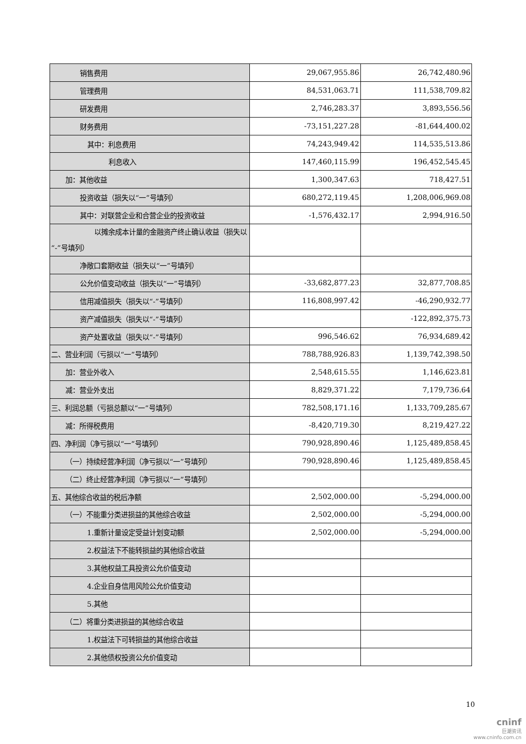| 销售费用 | 29,067,955.86 | 26,742,480.96 |
| 管理费用 | 84,531,063.71 | 111,538,709.82 |
| 研发费用 | 2,746,283.37 | 3,893,556.56 |
| 财务费用 | -73,151,227.28 | -81,644,400.02 |
| 其中：利息费用 | 74,243,949.42 | 114,535,513.86 |
| 利息收入 | 147,460,115.99 | 196,452,545.45 |
| 加：其他收益 | 1,300,347.63 | 718,427.51 |
| 投资收益（损失以“一”号填列） | 680,272,119.45 | 1,208,006,969.08 |
| 其中：对联营企业和合营企业的投资收益 | -1,576,432.17 | 2,994,916.50 |
| 以摊余成本计量的金融资产终止确认收益（损失以“-”号填列） | | |
| 净敞口套期收益（损失以“一”号填列） | | |
| 公允价值变动收益（损失以“一”号填列） | -33,682,877.23 | 32,877,708.85 |
| 信用减值损失（损失以“-”号填列） | 116,808,997.42 | -46,290,932.77 |
| 资产减值损失（损失以“-”号填列） | | -122,892,375.73 |
| 资产处置收益（损失以“-”号填列） | 996,546.62 | 76,934,689.42 |
| 二、营业利润（亏损以“一”号填列） | 788,788,926.83 | 1,139,742,398.50 |
| 加：营业外收入 | 2,548,615.55 | 1,146,623.81 |
| 减：营业外支出 | 8,829,371.22 | 7,179,736.64 |
| 三、利润总额（亏损总额以“一”号填列） | 782,508,171.16 | 1,133,709,285.67 |
| 减：所得税费用 | -8,420,719.30 | 8,219,427.22 |
| 四、净利润（净亏损以“一”号填列） | 790,928,890.46 | 1,125,489,858.45 |
| （一）持续经营净利润（净亏损以“一”号填列） | 790,928,890.46 | 1,125,489,858.45 |
| （二）终止经营净利润（净亏损以“一”号填列） | | |
| 五、其他综合收益的税后净额 | 2,502,000.00 | -5,294,000.00 |
| （一）不能重分类进损益的其他综合收益 | 2,502,000.00 | -5,294,000.00 |
| 1.重新计量设定受益计划变动额 | 2,502,000.00 | -5,294,000.00 |
| 2.权益法下不能转损益的其他综合收益 | | |
| 3.其他权益工具投资公允价值变动 | | |
| 4.企业自身信用风险公允价值变动 | | |
| 5.其他 | | |
| （二）将重分类进损益的其他综合收益 | | |
| 1.权益法下可转损益的其他综合收益 | | |
| 2.其他债权投资公允价值变动 | | |
10
cninf
巨潮资讯
www.cninfo.com.cn